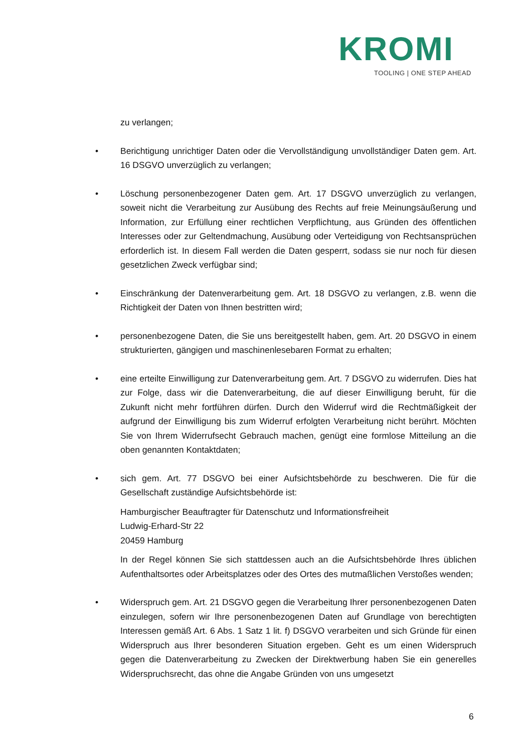KROMI
TOOLING | ONE STEP AHEAD
zu verlangen;
• Berichtigung unrichtiger Daten oder die Vervollständigung unvollständiger Daten gem. Art. 16 DSGVO unverzüglich zu verlangen;
• Löschung personenbezogener Daten gem. Art. 17 DSGVO unverzüglich zu verlangen, soweit nicht die Verarbeitung zur Ausübung des Rechts auf freie Meinungsäußerung und Information, zur Erfüllung einer rechtlichen Verpflichtung, aus Gründen des öffentlichen Interesses oder zur Geltendmachung, Ausübung oder Verteidigung von Rechtsansprüchen erforderlich ist. In diesem Fall werden die Daten gesperrt, sodass sie nur noch für diesen gesetzlichen Zweck verfügbar sind;
• Einschränkung der Datenverarbeitung gem. Art. 18 DSGVO zu verlangen, z.B. wenn die Richtigkeit der Daten von Ihnen bestritten wird;
• personenbezogene Daten, die Sie uns bereitgestellt haben, gem. Art. 20 DSGVO in einem strukturierten, gängigen und maschinenlesebaren Format zu erhalten;
• eine erteilte Einwilligung zur Datenverarbeitung gem. Art. 7 DSGVO zu widerrufen. Dies hat zur Folge, dass wir die Datenverarbeitung, die auf dieser Einwilligung beruht, für die Zukunft nicht mehr fortführen dürfen. Durch den Widerruf wird die Rechtmäßigkeit der aufgrund der Einwilligung bis zum Widerruf erfolgten Verarbeitung nicht berührt. Möchten Sie von Ihrem Widerrufsecht Gebrauch machen, genügt eine formlose Mitteilung an die oben genannten Kontaktdaten;
• sich gem. Art. 77 DSGVO bei einer Aufsichtsbehörde zu beschweren. Die für die Gesellschaft zuständige Aufsichtsbehörde ist:
Hamburgischer Beauftragter für Datenschutz und Informationsfreiheit
Ludwig-Erhard-Str 22
20459 Hamburg
In der Regel können Sie sich stattdessen auch an die Aufsichtsbehörde Ihres üblichen Aufenthaltsortes oder Arbeitsplatzes oder des Ortes des mutmaßlichen Verstoßes wenden;
• Widerspruch gem. Art. 21 DSGVO gegen die Verarbeitung Ihrer personenbezogenen Daten einzulegen, sofern wir Ihre personenbezogenen Daten auf Grundlage von berechtigten Interessen gemäß Art. 6 Abs. 1 Satz 1 lit. f) DSGVO verarbeiten und sich Gründe für einen Widerspruch aus Ihrer besonderen Situation ergeben. Geht es um einen Widerspruch gegen die Datenverarbeitung zu Zwecken der Direktwerbung haben Sie ein generelles Widerspruchsrecht, das ohne die Angabe Gründen von uns umgesetzt
6